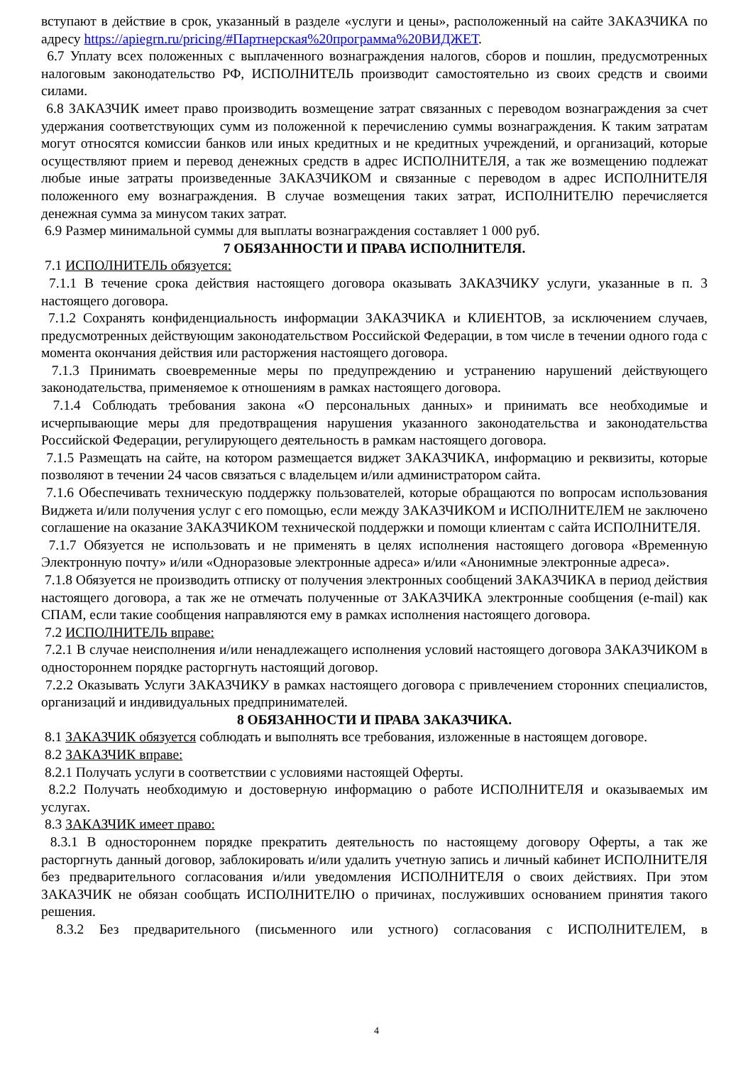вступают в действие в срок, указанный в разделе «услуги и цены», расположенный на сайте ЗАКАЗЧИКА по адресу https://apiegrn.ru/pricing/#Партнерская%20программа%20ВИДЖЕТ.
6.7 Уплату всех положенных с выплаченного вознаграждения налогов, сборов и пошлин, предусмотренных налоговым законодательство РФ, ИСПОЛНИТЕЛЬ производит самостоятельно из своих средств и своими силами.
6.8 ЗАКАЗЧИК имеет право производить возмещение затрат связанных с переводом вознаграждения за счет удержания соответствующих сумм из положенной к перечислению суммы вознаграждения. К таким затратам могут относятся комиссии банков или иных кредитных и не кредитных учреждений, и организаций, которые осуществляют прием и перевод денежных средств в адрес ИСПОЛНИТЕЛЯ, а так же возмещению подлежат любые иные затраты произведенные ЗАКАЗЧИКОМ и связанные с переводом в адрес ИСПОЛНИТЕЛЯ положенного ему вознаграждения. В случае возмещения таких затрат, ИСПОЛНИТЕЛЮ перечисляется денежная сумма за минусом таких затрат.
6.9 Размер минимальной суммы для выплаты вознаграждения составляет 1 000 руб.
7 ОБЯЗАННОСТИ И ПРАВА ИСПОЛНИТЕЛЯ.
7.1 ИСПОЛНИТЕЛЬ обязуется:
7.1.1 В течение срока действия настоящего договора оказывать ЗАКАЗЧИКУ услуги, указанные в п. 3 настоящего договора.
7.1.2 Сохранять конфиденциальность информации ЗАКАЗЧИКА и КЛИЕНТОВ, за исключением случаев, предусмотренных действующим законодательством Российской Федерации, в том числе в течении одного года с момента окончания действия или расторжения настоящего договора.
7.1.3 Принимать своевременные меры по предупреждению и устранению нарушений действующего законодательства, применяемое к отношениям в рамках настоящего договора.
7.1.4 Соблюдать требования закона «О персональных данных» и принимать все необходимые и исчерпывающие меры для предотвращения нарушения указанного законодательства и законодательства Российской Федерации, регулирующего деятельность в рамкам настоящего договора.
7.1.5 Размещать на сайте, на котором размещается виджет ЗАКАЗЧИКА, информацию и реквизиты, которые позволяют в течении 24 часов связаться с владельцем и/или администратором сайта.
7.1.6 Обеспечивать техническую поддержку пользователей, которые обращаются по вопросам использования Виджета и/или получения услуг с его помощью, если между ЗАКАЗЧИКОМ и ИСПОЛНИТЕЛЕМ не заключено соглашение на оказание ЗАКАЗЧИКОМ технической поддержки и помощи клиентам с сайта ИСПОЛНИТЕЛЯ.
7.1.7 Обязуется не использовать и не применять в целях исполнения настоящего договора «Временную Электронную почту» и/или «Одноразовые электронные адреса» и/или «Анонимные электронные адреса».
7.1.8 Обязуется не производить отписку от получения электронных сообщений ЗАКАЗЧИКА в период действия настоящего договора, а так же не отмечать полученные от ЗАКАЗЧИКА электронные сообщения (e-mail) как СПАМ, если такие сообщения направляются ему в рамках исполнения настоящего договора.
7.2 ИСПОЛНИТЕЛЬ вправе:
7.2.1 В случае неисполнения и/или ненадлежащего исполнения условий настоящего договора ЗАКАЗЧИКОМ в одностороннем порядке расторгнуть настоящий договор.
7.2.2 Оказывать Услуги ЗАКАЗЧИКУ в рамках настоящего договора с привлечением сторонних специалистов, организаций и индивидуальных предпринимателей.
8 ОБЯЗАННОСТИ И ПРАВА ЗАКАЗЧИКА.
8.1 ЗАКАЗЧИК обязуется соблюдать и выполнять все требования, изложенные в настоящем договоре.
8.2 ЗАКАЗЧИК вправе:
8.2.1 Получать услуги в соответствии с условиями настоящей Оферты.
8.2.2 Получать необходимую и достоверную информацию о работе ИСПОЛНИТЕЛЯ и оказываемых им услугах.
8.3 ЗАКАЗЧИК имеет право:
8.3.1 В одностороннем порядке прекратить деятельность по настоящему договору Оферты, а так же расторгнуть данный договор, заблокировать и/или удалить учетную запись и личный кабинет ИСПОЛНИТЕЛЯ без предварительного согласования и/или уведомления ИСПОЛНИТЕЛЯ о своих действиях. При этом ЗАКАЗЧИК не обязан сообщать ИСПОЛНИТЕЛЮ о причинах, послуживших основанием принятия такого решения.
8.3.2 Без предварительного (письменного или устного) согласования с ИСПОЛНИТЕЛЕМ, в
4